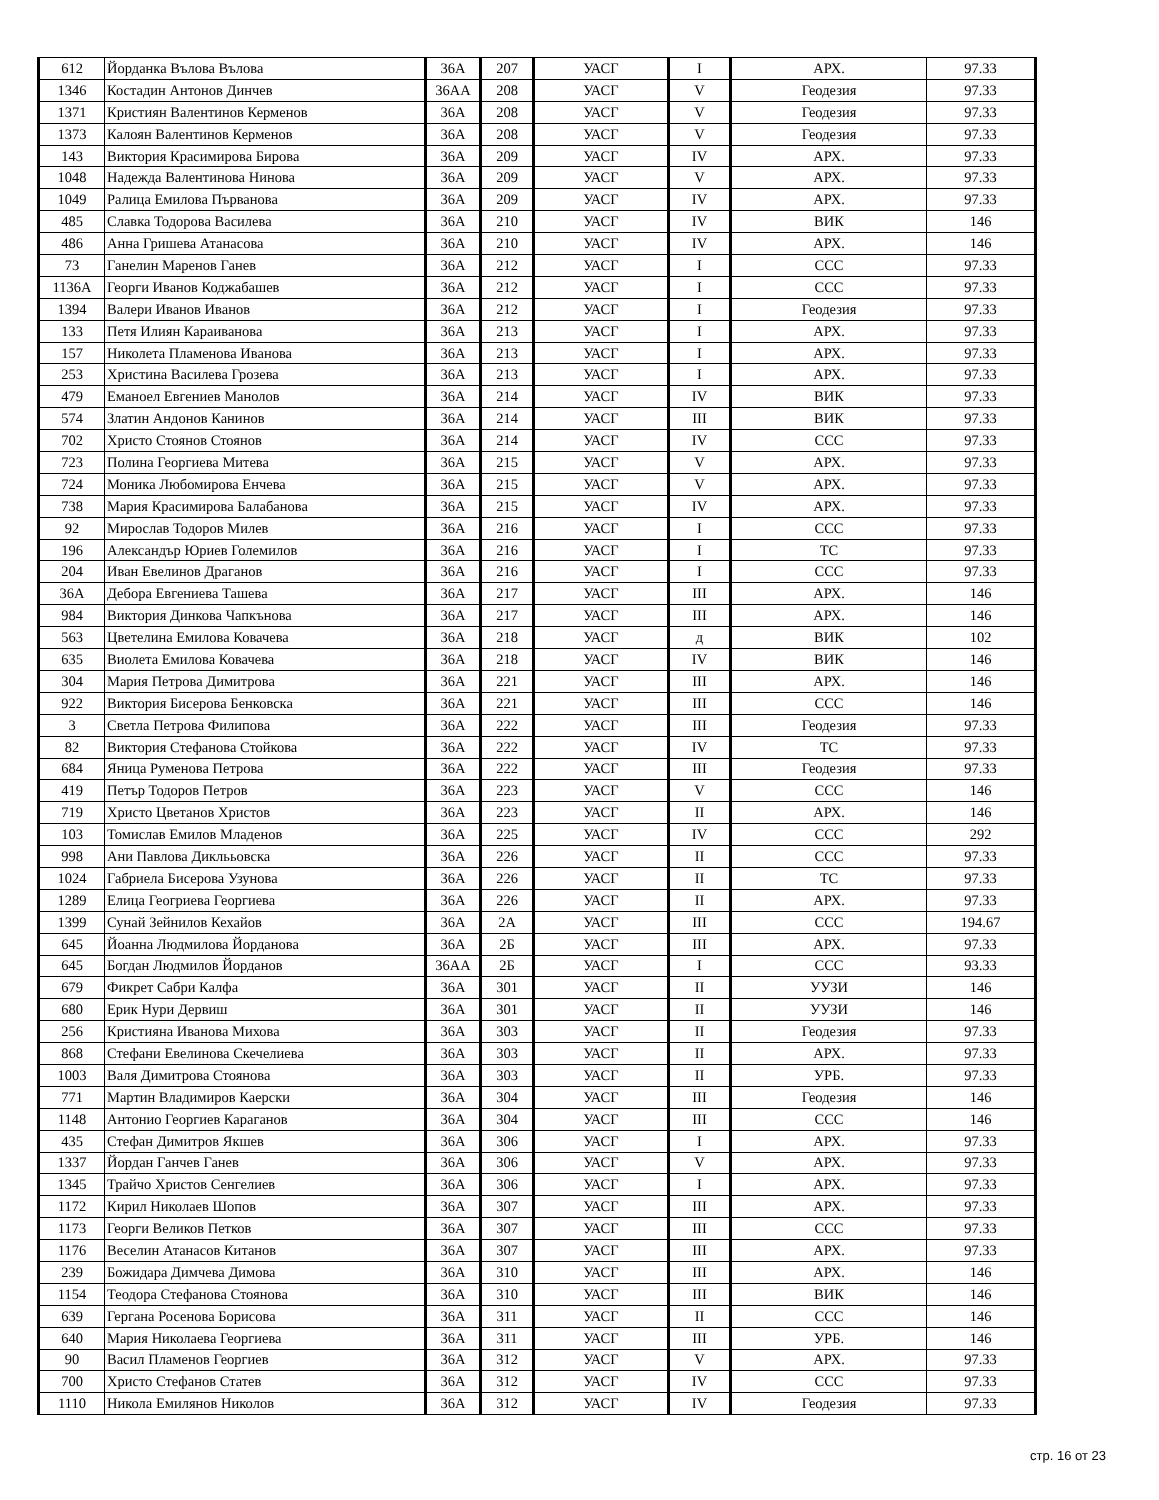| 612 | Йорданка Вълова Вълова | 36А | 207 | УАСГ | I | АРХ. | 97.33 |
| 1346 | Костадин Антонов Динчев | 36АА | 208 | УАСГ | V | Геодезия | 97.33 |
| 1371 | Кристиян Валентинов Керменов | 36А | 208 | УАСГ | V | Геодезия | 97.33 |
| 1373 | Калоян Валентинов Керменов | 36А | 208 | УАСГ | V | Геодезия | 97.33 |
| 143 | Виктория Красимирова Бирова | 36А | 209 | УАСГ | IV | АРХ. | 97.33 |
| 1048 | Надежда Валентинова Нинова | 36А | 209 | УАСГ | V | АРХ. | 97.33 |
| 1049 | Ралица Емилова Първанова | 36А | 209 | УАСГ | IV | АРХ. | 97.33 |
| 485 | Славка Тодорова Василева | 36А | 210 | УАСГ | IV | ВИК | 146 |
| 486 | Анна Гришева Атанасова | 36А | 210 | УАСГ | IV | АРХ. | 146 |
| 73 | Ганелин Маренов Ганев | 36А | 212 | УАСГ | I | ССС | 97.33 |
| 1136А | Георги Иванов Коджабашев | 36А | 212 | УАСГ | I | ССС | 97.33 |
| 1394 | Валери Иванов Иванов | 36А | 212 | УАСГ | I | Геодезия | 97.33 |
| 133 | Петя Илиян Караиванова | 36А | 213 | УАСГ | I | АРХ. | 97.33 |
| 157 | Николета Пламенова Иванова | 36А | 213 | УАСГ | I | АРХ. | 97.33 |
| 253 | Христина Василева Грозева | 36А | 213 | УАСГ | I | АРХ. | 97.33 |
| 479 | Еманоел Евгениев Манолов | 36А | 214 | УАСГ | IV | ВИК | 97.33 |
| 574 | Златин Андонов Канинов | 36А | 214 | УАСГ | III | ВИК | 97.33 |
| 702 | Христо Стоянов Стоянов | 36А | 214 | УАСГ | IV | ССС | 97.33 |
| 723 | Полина Георгиева Митева | 36А | 215 | УАСГ | V | АРХ. | 97.33 |
| 724 | Моника Любомирова Енчева | 36А | 215 | УАСГ | V | АРХ. | 97.33 |
| 738 | Мария Красимирова Балабанова | 36А | 215 | УАСГ | IV | АРХ. | 97.33 |
| 92 | Мирослав Тодоров Милев | 36А | 216 | УАСГ | I | ССС | 97.33 |
| 196 | Александър Юриев Големилов | 36А | 216 | УАСГ | I | ТС | 97.33 |
| 204 | Иван Евелинов Драганов | 36А | 216 | УАСГ | I | ССС | 97.33 |
| 36А | Дебора Евгениева Ташева | 36А | 217 | УАСГ | III | АРХ. | 146 |
| 984 | Виктория Динкова Чапкънова | 36А | 217 | УАСГ | III | АРХ. | 146 |
| 563 | Цветелина Емилова Ковачева | 36А | 218 | УАСГ | д | ВИК | 102 |
| 635 | Виолета Емилова Ковачева | 36А | 218 | УАСГ | IV | ВИК | 146 |
| 304 | Мария Петрова Димитрова | 36А | 221 | УАСГ | III | АРХ. | 146 |
| 922 | Виктория Бисерова Бенковска | 36А | 221 | УАСГ | III | ССС | 146 |
| 3 | Светла Петрова Филипова | 36А | 222 | УАСГ | III | Геодезия | 97.33 |
| 82 | Виктория Стефанова Стойкова | 36А | 222 | УАСГ | IV | ТС | 97.33 |
| 684 | Яница Руменова Петрова | 36А | 222 | УАСГ | III | Геодезия | 97.33 |
| 419 | Петър Тодоров Петров | 36А | 223 | УАСГ | V | ССС | 146 |
| 719 | Христо Цветанов Христов | 36А | 223 | УАСГ | II | АРХ. | 146 |
| 103 | Томислав Емилов Младенов | 36А | 225 | УАСГ | IV | ССС | 292 |
| 998 | Ани Павлова Диклььовска | 36А | 226 | УАСГ | II | ССС | 97.33 |
| 1024 | Габриела Бисерова Узунова | 36А | 226 | УАСГ | II | ТС | 97.33 |
| 1289 | Елица Геогриева Георгиева | 36А | 226 | УАСГ | II | АРХ. | 97.33 |
| 1399 | Сунай Зейнилов Кехайов | 36А | 2А | УАСГ | III | ССС | 194.67 |
| 645 | Йоанна Людмилова Йорданова | 36А | 2Б | УАСГ | III | АРХ. | 97.33 |
| 645 | Богдан Людмилов Йорданов | 36АА | 2Б | УАСГ | I | ССС | 93.33 |
| 679 | Фикрет Сабри Калфа | 36А | 301 | УАСГ | II | УУЗИ | 146 |
| 680 | Ерик Нури Дервиш | 36А | 301 | УАСГ | II | УУЗИ | 146 |
| 256 | Кристияна Иванова Михова | 36А | 303 | УАСГ | II | Геодезия | 97.33 |
| 868 | Стефани Евелинова Скечелиева | 36А | 303 | УАСГ | II | АРХ. | 97.33 |
| 1003 | Валя Димитрова Стоянова | 36А | 303 | УАСГ | II | УРБ. | 97.33 |
| 771 | Мартин Владимиров Каерски | 36А | 304 | УАСГ | III | Геодезия | 146 |
| 1148 | Антонио Георгиев Караганов | 36А | 304 | УАСГ | III | ССС | 146 |
| 435 | Стефан Димитров Якшев | 36А | 306 | УАСГ | I | АРХ. | 97.33 |
| 1337 | Йордан Ганчев Ганев | 36А | 306 | УАСГ | V | АРХ. | 97.33 |
| 1345 | Трайчо Христов Сенгелиев | 36А | 306 | УАСГ | I | АРХ. | 97.33 |
| 1172 | Кирил Николаев Шопов | 36А | 307 | УАСГ | III | АРХ. | 97.33 |
| 1173 | Георги Великов Петков | 36А | 307 | УАСГ | III | ССС | 97.33 |
| 1176 | Веселин Атанасов Китанов | 36А | 307 | УАСГ | III | АРХ. | 97.33 |
| 239 | Божидара Димчева Димова | 36А | 310 | УАСГ | III | АРХ. | 146 |
| 1154 | Теодора Стефанова Стоянова | 36А | 310 | УАСГ | III | ВИК | 146 |
| 639 | Гергана Росенова Борисова | 36А | 311 | УАСГ | II | ССС | 146 |
| 640 | Мария Николаева Георгиева | 36А | 311 | УАСГ | III | УРБ. | 146 |
| 90 | Васил Пламенов Георгиев | 36А | 312 | УАСГ | V | АРХ. | 97.33 |
| 700 | Христо Стефанов Статев | 36А | 312 | УАСГ | IV | ССС | 97.33 |
| 1110 | Никола Емилянов Николов | 36А | 312 | УАСГ | IV | Геодезия | 97.33 |
стр. 16 от 23